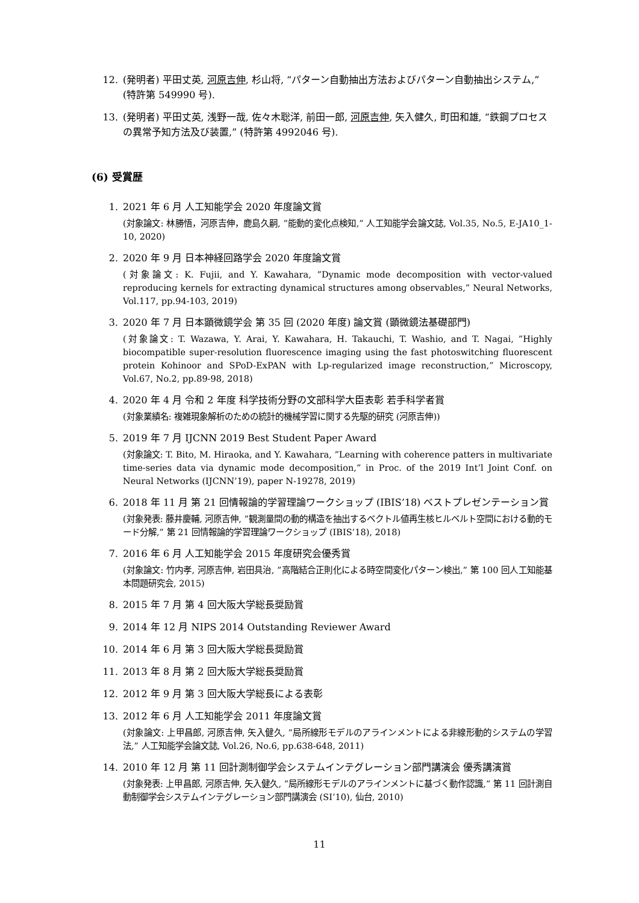12. (発明者) 平田丈英, 河原吉伸, 杉山将, “パターン自動抽出方法およびパターン自動抽出システム,” (特許第 549990 号).
13. (発明者) 平田丈英, 浅野一哉, 佐々木聡洋, 前田一郎, 河原吉伸, 矢入健久, 町田和雄, “鉄鋼プロセスの異常予知方法及び装置,” (特許第 4992046 号).
(6) 受賞歴
1. 2021 年 6 月 人工知能学会 2020 年度論文賞
(対象論文: 林勝悟，河原吉伸，鹿島久嗣, ”能動的変化点検知,” 人工知能学会論文誌, Vol.35, No.5, E-JA10_1-10, 2020)
2. 2020 年 9 月 日本神経回路学会 2020 年度論文賞
(対象論文: K. Fujii, and Y. Kawahara, ”Dynamic mode decomposition with vector-valued reproducing kernels for extracting dynamical structures among observables,” Neural Networks, Vol.117, pp.94-103, 2019)
3. 2020 年 7 月 日本顕微鏡学会 第 35 回 (2020 年度) 論文賞 (顕微鏡法基礎部門)
(対象論文: T. Wazawa, Y. Arai, Y. Kawahara, H. Takauchi, T. Washio, and T. Nagai, ”Highly biocompatible super-resolution fluorescence imaging using the fast photoswitching fluorescent protein Kohinoor and SPoD-ExPAN with Lp-regularized image reconstruction,” Microscopy, Vol.67, No.2, pp.89-98, 2018)
4. 2020 年 4 月 令和 2 年度 科学技術分野の文部科学大臣表彰 若手科学者賞
(対象業績名: 複雑現象解析のための統計的機械学習に関する先駆的研究 (河原吉伸))
5. 2019 年 7 月 IJCNN 2019 Best Student Paper Award
(対象論文: T. Bito, M. Hiraoka, and Y. Kawahara, ”Learning with coherence patters in multivariate time-series data via dynamic mode decomposition,” in Proc. of the 2019 Int’l Joint Conf. on Neural Networks (IJCNN’19), paper N-19278, 2019)
6. 2018 年 11 月 第 21 回情報論的学習理論ワークショップ (IBIS’18) ベストプレゼンテーション賞
(対象発表: 藤井慶輔, 河原吉伸, ”観測量間の動的構造を抽出するベクトル値再生核ヒルベルト空間における動的モード分解,” 第 21 回情報論的学習理論ワークショップ (IBIS’18), 2018)
7. 2016 年 6 月 人工知能学会 2015 年度研究会優秀賞
(対象論文: 竹内孝, 河原吉伸, 岩田具治, ”高階結合正則化による時空間変化パターン検出,” 第 100 回人工知能基本問題研究会, 2015)
8. 2015 年 7 月 第 4 回大阪大学総長奨励賞
9. 2014 年 12 月 NIPS 2014 Outstanding Reviewer Award
10. 2014 年 6 月 第 3 回大阪大学総長奨励賞
11. 2013 年 8 月 第 2 回大阪大学総長奨励賞
12. 2012 年 9 月 第 3 回大阪大学総長による表彰
13. 2012 年 6 月 人工知能学会 2011 年度論文賞
(対象論文: 上甲昌郎, 河原吉伸, 矢入健久, ”局所線形モデルのアラインメントによる非線形動的システムの学習法,” 人工知能学会論文誌, Vol.26, No.6, pp.638-648, 2011)
14. 2010 年 12 月 第 11 回計測制御学会システムインテグレーション部門講演会 優秀講演賞
(対象発表: 上甲昌郎, 河原吉伸, 矢入健久, ”局所線形モデルのアラインメントに基づく動作認識,” 第 11 回計測自動制御学会システムインテグレーション部門講演会 (SI’10), 仙台, 2010)
11